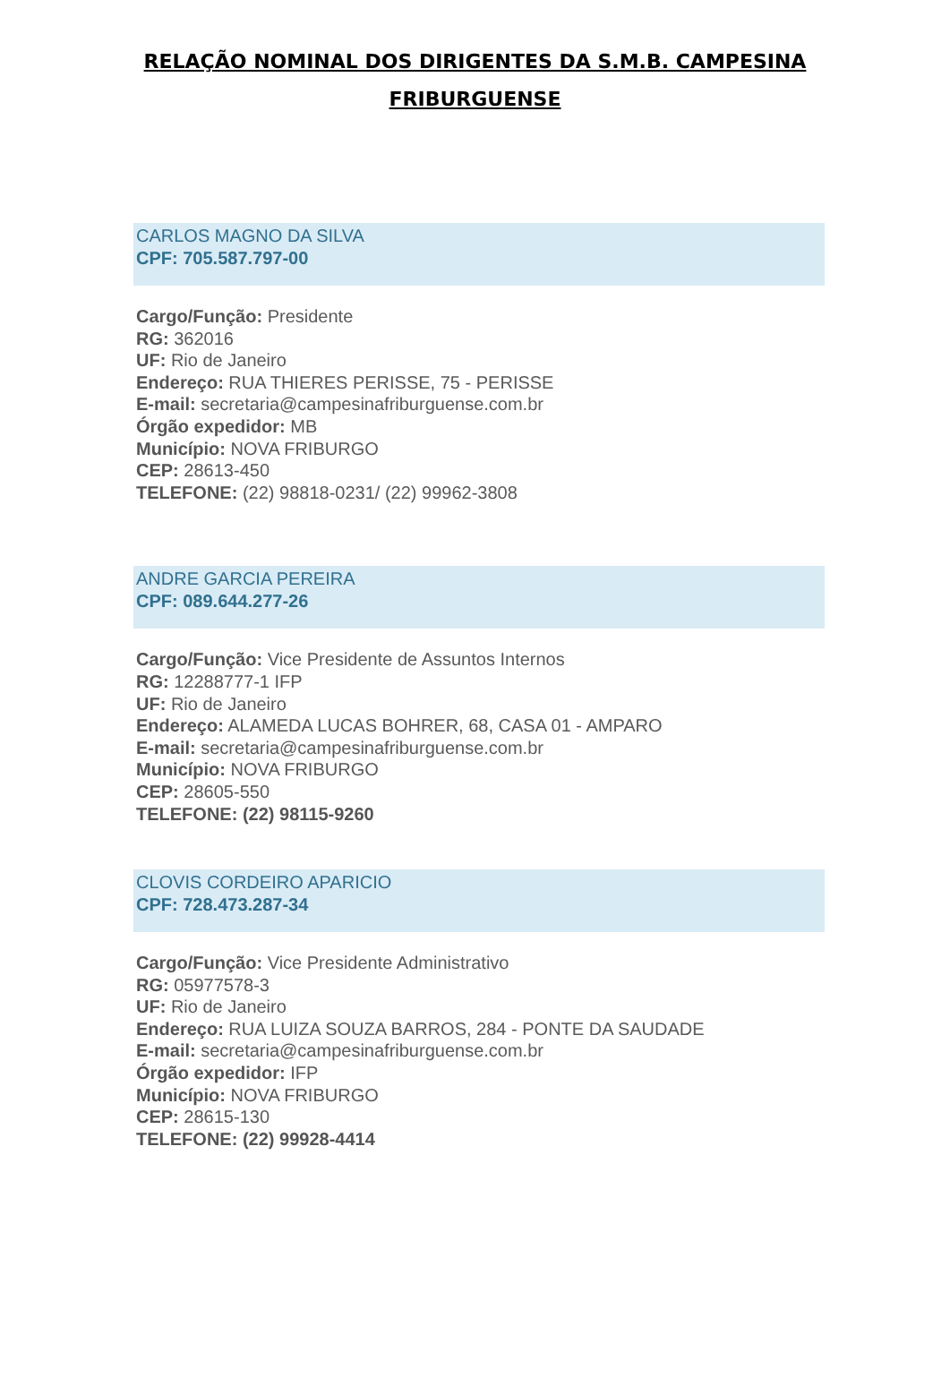RELAÇÃO NOMINAL DOS DIRIGENTES DA S.M.B. CAMPESINA FRIBURGUENSE
CARLOS MAGNO DA SILVA
CPF: 705.587.797-00
Cargo/Função: Presidente
RG: 362016
UF: Rio de Janeiro
Endereço: RUA THIERES PERISSE, 75 - PERISSE
E-mail: secretaria@campesinafriburguense.com.br
Órgão expedidor: MB
Município: NOVA FRIBURGO
CEP: 28613-450
TELEFONE: (22) 98818-0231/ (22) 99962-3808
ANDRE GARCIA PEREIRA
CPF: 089.644.277-26
Cargo/Função: Vice Presidente de Assuntos Internos
RG: 12288777-1 IFP
UF: Rio de Janeiro
Endereço: ALAMEDA LUCAS BOHRER, 68, CASA 01 - AMPARO
E-mail: secretaria@campesinafriburguense.com.br
Município: NOVA FRIBURGO
CEP: 28605-550
TELEFONE: (22) 98115-9260
CLOVIS CORDEIRO APARICIO
CPF: 728.473.287-34
Cargo/Função: Vice Presidente Administrativo
RG: 05977578-3
UF: Rio de Janeiro
Endereço: RUA LUIZA SOUZA BARROS, 284 - PONTE DA SAUDADE
E-mail: secretaria@campesinafriburguense.com.br
Órgão expedidor: IFP
Município: NOVA FRIBURGO
CEP: 28615-130
TELEFONE: (22) 99928-4414